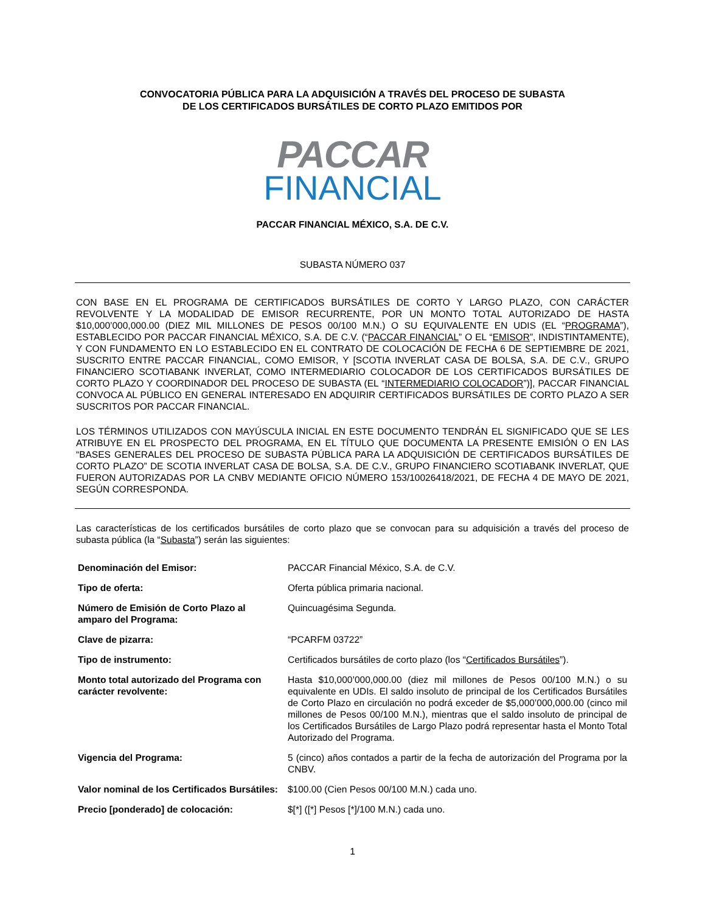CONVOCATORIA PÚBLICA PARA LA ADQUISICIÓN A TRAVÉS DEL PROCESO DE SUBASTA
DE LOS CERTIFICADOS BURSÁTILES DE CORTO PLAZO EMITIDOS POR
PACCAR
FINANCIAL
PACCAR FINANCIAL MÉXICO, S.A. DE C.V.
SUBASTA NÚMERO 037
CON BASE EN EL PROGRAMA DE CERTIFICADOS BURSÁTILES DE CORTO Y LARGO PLAZO, CON CARÁCTER REVOLVENTE Y LA MODALIDAD DE EMISOR RECURRENTE, POR UN MONTO TOTAL AUTORIZADO DE HASTA $10,000’000,000.00 (DIEZ MIL MILLONES DE PESOS 00/100 M.N.) O SU EQUIVALENTE EN UDIS (EL “PROGRAMA”), ESTABLECIDO POR PACCAR FINANCIAL MÉXICO, S.A. DE C.V. (“PACCAR FINANCIAL” O EL “EMISOR”, INDISTINTAMENTE), Y CON FUNDAMENTO EN LO ESTABLECIDO EN EL CONTRATO DE COLOCACIÓN DE FECHA 6 DE SEPTIEMBRE DE 2021, SUSCRITO ENTRE PACCAR FINANCIAL, COMO EMISOR, Y [SCOTIA INVERLAT CASA DE BOLSA, S.A. DE C.V., GRUPO FINANCIERO SCOTIABANK INVERLAT, COMO INTERMEDIARIO COLOCADOR DE LOS CERTIFICADOS BURSÁTILES DE CORTO PLAZO Y COORDINADOR DEL PROCESO DE SUBASTA (EL “INTERMEDIARIO COLOCADOR”)], PACCAR FINANCIAL CONVOCA AL PÚBLICO EN GENERAL INTERESADO EN ADQUIRIR CERTIFICADOS BURSÁTILES DE CORTO PLAZO A SER SUSCRITOS POR PACCAR FINANCIAL.
LOS TÉRMINOS UTILIZADOS CON MAYÚSCULA INICIAL EN ESTE DOCUMENTO TENDRÁN EL SIGNIFICADO QUE SE LES ATRIBUYE EN EL PROSPECTO DEL PROGRAMA, EN EL TÍTULO QUE DOCUMENTA LA PRESENTE EMISIÓN O EN LAS “BASES GENERALES DEL PROCESO DE SUBASTA PÚBLICA PARA LA ADQUISICIÓN DE CERTIFICADOS BURSÁTILES DE CORTO PLAZO” DE SCOTIA INVERLAT CASA DE BOLSA, S.A. DE C.V., GRUPO FINANCIERO SCOTIABANK INVERLAT, QUE FUERON AUTORIZADAS POR LA CNBV MEDIANTE OFICIO NÚMERO 153/10026418/2021, DE FECHA 4 DE MAYO DE 2021, SEGÚN CORRESPONDA.
Las características de los certificados bursátiles de corto plazo que se convocan para su adquisición a través del proceso de subasta pública (la “Subasta”) serán las siguientes:
| Denominación del Emisor: | PACCAR Financial México, S.A. de C.V. |
| Tipo de oferta: | Oferta pública primaria nacional. |
| Número de Emisión de Corto Plazo al amparo del Programa: | Quincuagésima Segunda. |
| Clave de pizarra: | “PCARFM 03722” |
| Tipo de instrumento: | Certificados bursátiles de corto plazo (los “ Certificados Bursátiles ”). |
| Monto total autorizado del Programa con carácter revolvente: | Hasta $10,000’000,000.00 (diez mil millones de Pesos 00/100 M.N.) o su equivalente en UDIs. El saldo insoluto de principal de los Certificados Bursátiles de Corto Plazo en circulación no podrá exceder de $5,000’000,000.00 (cinco mil millones de Pesos 00/100 M.N.), mientras que el saldo insoluto de principal de los Certificados Bursátiles de Largo Plazo podrá representar hasta el Monto Total Autorizado del Programa. |
| Vigencia del Programa: | 5 (cinco) años contados a partir de la fecha de autorización del Programa por la CNBV. |
| Valor nominal de los Certificados Bursátiles: | $100.00 (Cien Pesos 00/100 M.N.) cada uno. |
| Precio [ponderado] de colocación: | $[*] ([*] Pesos [*]/100 M.N.) cada uno. |
1